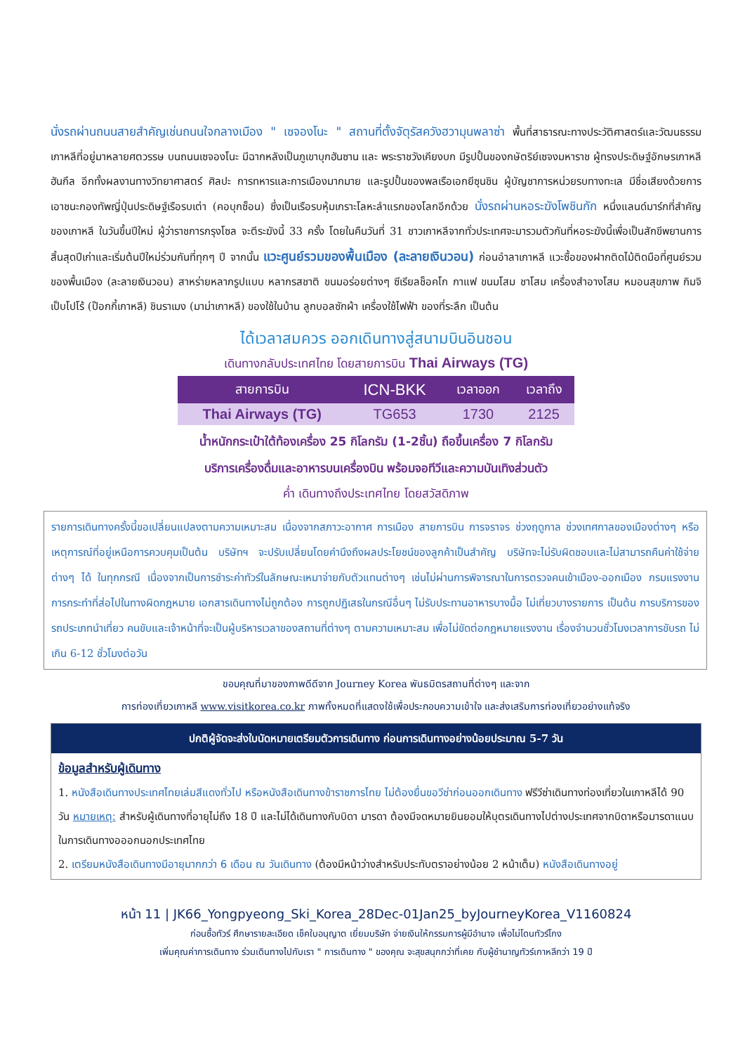นั่งรถผ่านถนนสายสำคัญเช่นถนนใจกลางเมือง " เซจองโนะ " สถานที่ตั้งจัตุรัสควังฮวามุนพลาซ่า พื้นที่สาธารณะทางประวัติศาสตร์และวัฒนธรรมเกาหลีที่อยู่มาหลายศตวรรษ บนถนนเซจองโนะ มีฉากหลังเป็นภูเขาบุกฮันซาน และ พระราชวังเคียงบก มีรูปปั้นของกษัตริย์เซจงมหาราช ผู้ทรงประดิษฐ์อักษรเกาหลีฮันกึล อีกทั้งผลงานทางวิทยาศาสตร์ ศิลปะ การทหารและการเมืองมากมาย และรูปปั้นของพลเรือเอกยีซุนชิน ผู้บัญชาการหน่วยรบทางทะเล มีชื่อเสียงด้วยการเอาชนะกองทัพญี่ปุ่นประดิษฐ์เรือรบเต่า (คอบุกซ็อน) ซึ่งเป็นเรือรบหุ้มเกราะโลหะลำแรกของโลกอีกด้วย นั่งรถผ่านหอระฆังโพชินกัก หนึ่งแลนด์มาร์กที่สำคัญของเกาหลี ในวันขึ้นปีใหม่ ผู้ว่าราชการกรุงโซล จะตีระฆังนี้ 33 ครั้ง โดยในคืนวันที่ 31 ชาวเกาหลีจากทั่วประเทศจะมารวมตัวกันที่หอระฆังนี้เพื่อเป็นสักขีพยานการสิ้นสุดปีเก่าและเริ่มต้นปีใหม่ร่วมกันที่ทุกๆ ปี จากนั้น แวะศูนย์รวมของพื้นเมือง (ละลายเงินวอน) ก่อนอำลาเกาหลี แวะซื้อของฝากติดไม้ติดมือที่ศูนย์รวมของพื้นเมือง (ละลายเงินวอน) สาหร่ายหลากรูปแบบ หลากรสชาติ ขนมอร่อยต่างๆ ซีเรียลช็อคโก กาแฟ ขนมโสม ชาโสม เครื่องสำอางโสม หมอนสุขภาพ กิมจิ เป็บโปโร้ (ป๊อกกี้เกาหลี) ชินราเมง (มาม่าเกาหลี) ของใช้ในบ้าน ลูกบอลซักผ้า เครื่องใช้ไฟฟ้า ของที่ระลึก เป็นต้น
ได้เวลาสมควร ออกเดินทางสู่สนามบินอินชอน
เดินทางกลับประเทศไทย โดยสายการบิน Thai Airways (TG)
| สายการบิน | ICN-BKK | เวลาออก | เวลาถึง |
| --- | --- | --- | --- |
| Thai Airways (TG) | TG653 | 1730 | 2125 |
น้ำหนักกระเป๋าใต้ท้องเครื่อง 25 กิโลกรัม (1-2ชิ้น) ถือขึ้นเครื่อง 7 กิโลกรัม
บริการเครื่องดื่มและอาหารบนเครื่องบิน พร้อมจอทีวีและความบันเทิงส่วนตัว
ค่ำ เดินทางถึงประเทศไทย โดยสวัสดิภาพ
รายการเดินทางครั้งนี้ขอเปลี่ยนแปลงตามความเหมาะสม เนื่องจากสภาวะอากาศ การเมือง สายการบิน การจราจร ช่วงฤดูกาล ช่วงเทศกาลของเมืองต่างๆ หรือเหตุการณ์ที่อยู่เหนือการควบคุมเป็นต้น บริษัทฯ จะปรับเปลี่ยนโดยคำนึงถึงผลประโยชน์ของลูกค้าเป็นสำคัญ บริษัทจะไม่รับผิดชอบและไม่สามารถคืนค่าใช้จ่ายต่างๆ ได้ ในทุกกรณี เนื่องจากเป็นการชำระค่าทัวร์ในลักษณะเหมาจ่ายกับตัวแทนต่างๆ เช่นไม่ผ่านการพิจารณาในการตรวจคนเข้าเมือง-ออกเมือง กรมแรงงาน การกระทำที่ส่อไปในทางผิดกฎหมาย เอกสารเดินทางไม่ถูกต้อง การถูกปฏิเสธในกรณีอื่นๆ ไม่รับประทานอาหารบางมื้อ ไม่เที่ยวบางรายการ เป็นต้น การบริการของรถประเภทนำเที่ยว คนขับและเจ้าหน้าที่จะเป็นผู้บริหารเวลาของสถานที่ต่างๆ ตามความเหมาะสม เพื่อไม่ขัดต่อกฎหมายแรงงาน เรื่องจำนวนชั่วโมงเวลาการขับรถ ไม่เกิน 6-12 ชั่วโมงต่อวัน
ขอบคุณที่มาของภาพดีดีจาก Journey Korea พันธมิตรสถานที่ต่างๆ และจาก
การท่องเที่ยวเกาหลี www.visitkorea.co.kr ภาพทั้งหมดที่แสดงใช้เพื่อประกอบความเข้าใจ และส่งเสริมการท่องเที่ยวอย่างแท้จริง
ปกติผู้จัดจะส่งใบนัดหมายเตรียมตัวการเดินทาง ก่อนการเดินทางอย่างน้อยประมาณ 5-7 วัน
ข้อมูลสำหรับผู้เดินทาง
1. หนังสือเดินทางประเทศไทยเล่มสีแดงทั่วไป หรือหนังสือเดินทางข้าราชการไทย ไม่ต้องยื่นขอวีซ่าก่อนออกเดินทาง ฟรีวีซ่าเดินทางท่องเที่ยวในเกาหลีได้ 90 วัน หมายเหตุ: สำหรับผู้เดินทางที่อายุไม่ถึง 18 ปี และไม่ได้เดินทางกับบิดา มารดา ต้องมีจดหมายยินยอมให้บุตรเดินทางไปต่างประเทศจากบิดาหรือมารดาแนบในการเดินทางอออกนอกประเทศไทย
2. เตรียมหนังสือเดินทางมีอายุมากกว่า 6 เดือน ณ วันเดินทาง (ต้องมีหน้าว่างสำหรับประทับตราอย่างน้อย 2 หน้าเต็ม) หนังสือเดินทางอยู่
หน้า 11 | JK66_Yongpyeong_Ski_Korea_28Dec-01Jan25_byJourneyKorea_V1160824
ก่อนซื้อทัวร์ ศึกษารายละเอียด เช็คใบอนุญาต เยี่ยมบริษัท จ่ายเงินให้กรรมการผู้มีอำนาจ เพื่อไม่โดนทัวร์โกง
เพิ่มคุณค่าการเดินทาง ร่วมเดินทางไปกับเรา " การเดินทาง " ของคุณ จะสุขสนุกกว่าที่เคย กับผู้ชำนาญทัวร์เกาหลีกว่า 19 ปี